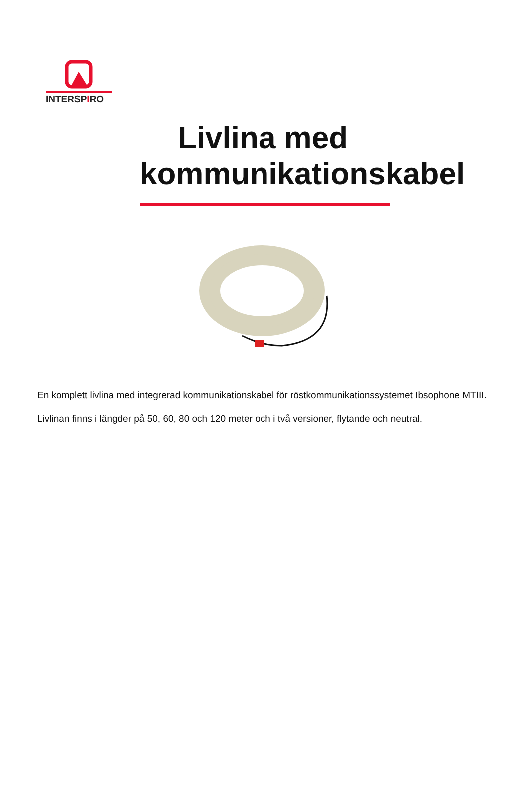INTERSPIRO
Livlina med
kommunikationskabel
En komplett livlina med integrerad kommunikationskabel för röstkommunikationssystemet Ibsophone MTIII.
Livlinan finns i längder på 50, 60, 80 och 120 meter och i två versioner, flytande och neutral.